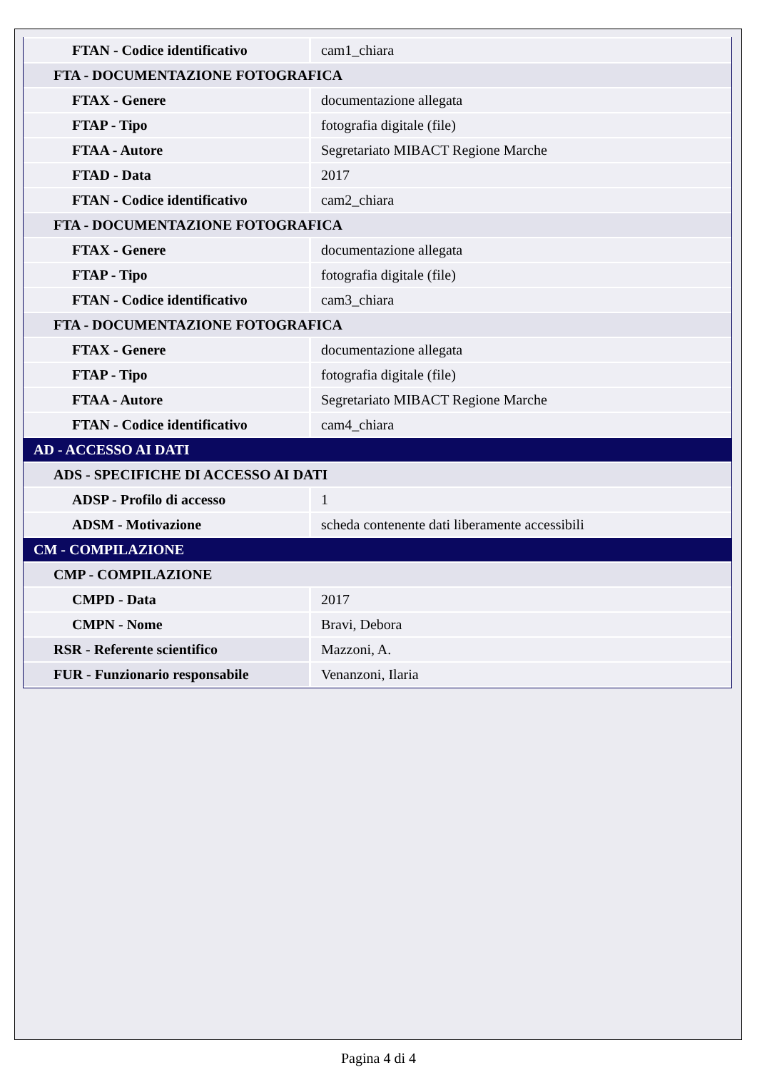| FTAN - Codice identificativo | cam1_chiara |
| FTA - DOCUMENTAZIONE FOTOGRAFICA | |
| FTAX - Genere | documentazione allegata |
| FTAP - Tipo | fotografia digitale (file) |
| FTAA - Autore | Segretariato MIBACT Regione Marche |
| FTAD - Data | 2017 |
| FTAN - Codice identificativo | cam2_chiara |
| FTA - DOCUMENTAZIONE FOTOGRAFICA | |
| FTAX - Genere | documentazione allegata |
| FTAP - Tipo | fotografia digitale (file) |
| FTAN - Codice identificativo | cam3_chiara |
| FTA - DOCUMENTAZIONE FOTOGRAFICA | |
| FTAX - Genere | documentazione allegata |
| FTAP - Tipo | fotografia digitale (file) |
| FTAA - Autore | Segretariato MIBACT Regione Marche |
| FTAN - Codice identificativo | cam4_chiara |
| AD - ACCESSO AI DATI | |
| ADS - SPECIFICHE DI ACCESSO AI DATI | |
| ADSP - Profilo di accesso | 1 |
| ADSM - Motivazione | scheda contenente dati liberamente accessibili |
| CM - COMPILAZIONE | |
| CMP - COMPILAZIONE | |
| CMPD - Data | 2017 |
| CMPN - Nome | Bravi, Debora |
| RSR - Referente scientifico | Mazzoni, A. |
| FUR - Funzionario responsabile | Venanzoni, Ilaria |
Pagina 4 di 4